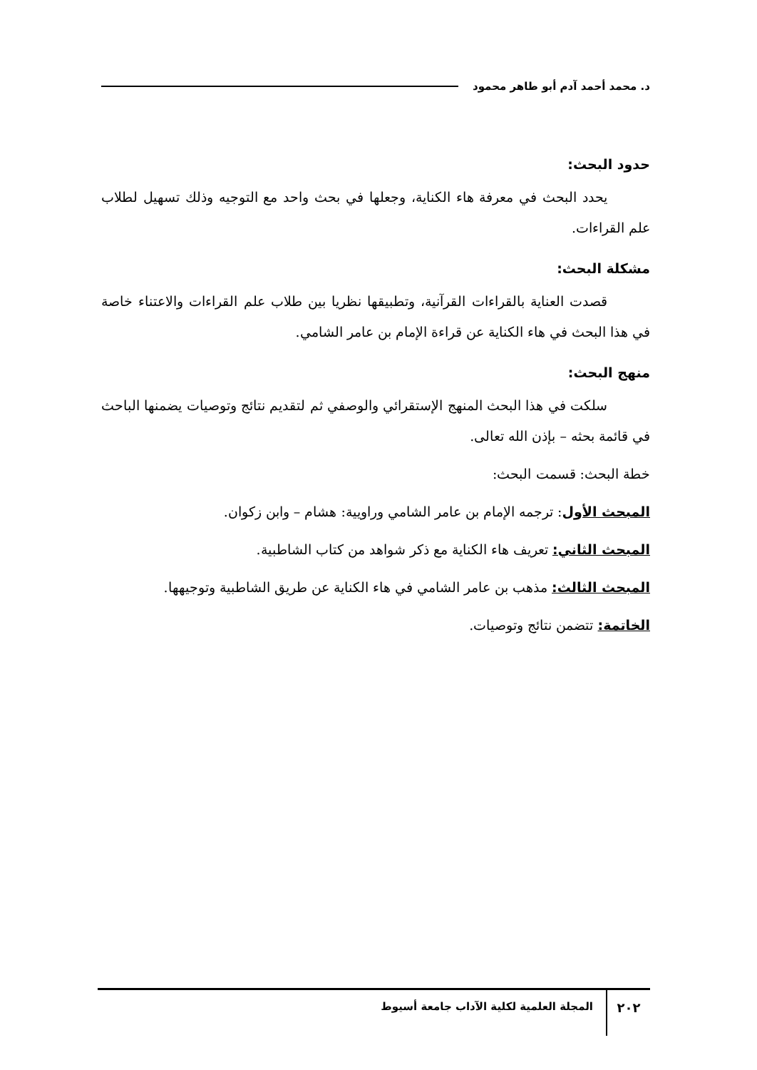د. محمد أحمد آدم أبو طاهر محمود
حدود البحث:
يحدد البحث في معرفة هاء الكناية، وجعلها في بحث واحد مع التوجيه وذلك تسهيل لطلاب علم القراءات.
مشكلة البحث:
قصدت العناية بالقراءات القرآنية، وتطبيقها نظريا بين طلاب علم القراءات والاعتناء خاصة في هذا البحث في هاء الكناية عن قراءة الإمام بن عامر الشامي.
منهج البحث:
سلكت في هذا البحث المنهج الإستقرائي والوصفي ثم لتقديم نتائج وتوصيات يضمنها الباحث في قائمة بحثه – بإذن الله تعالى.
خطة البحث: قسمت البحث:
المبحث الأول: ترجمه الإمام بن عامر الشامي وراويية: هشام – وابن زكوان.
المبحث الثاني: تعريف هاء الكناية مع ذكر شواهد من كتاب الشاطبية.
المبحث الثالث: مذهب بن عامر الشامي في هاء الكناية عن طريق الشاطبية وتوجيهها.
الخاتمة: تتضمن نتائج وتوصيات.
٢٠٢
المجلة العلمية لكلية الآداب جامعة أسيوط